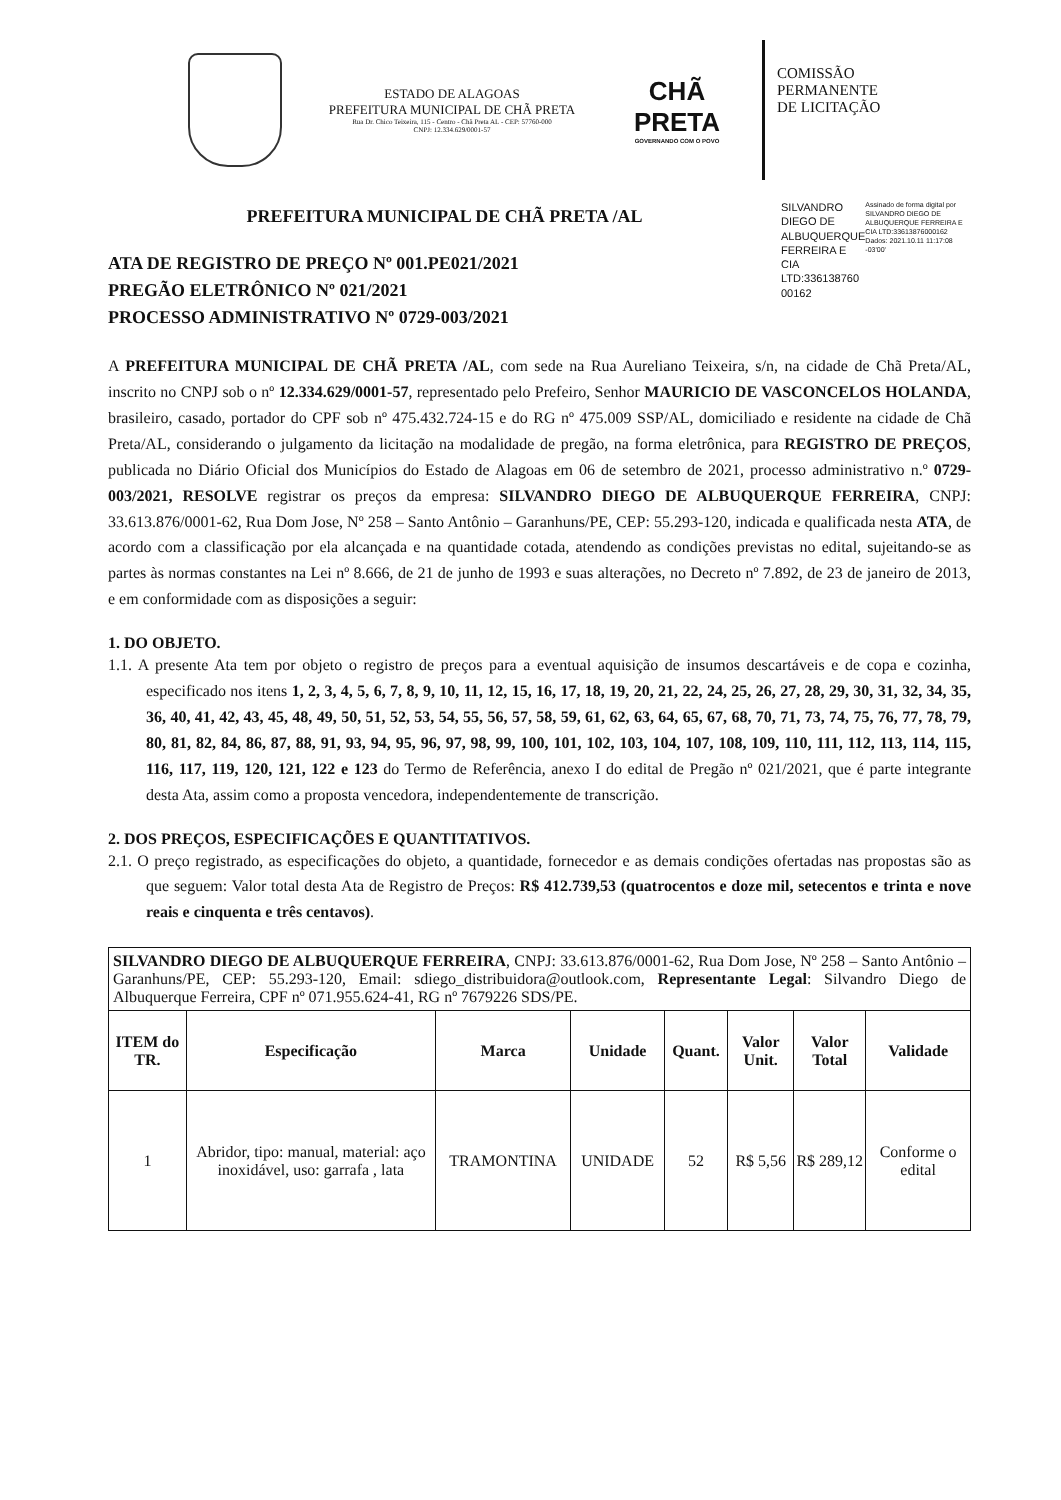ESTADO DE ALAGOAS
PREFEITURA MUNICIPAL DE CHÃ PRETA
Rua Dr. Chico Teixeira, 115 - Centro - Chã Preta AL - CEP: 57760-000
CNPJ: 12.334.629/0001-57
CHÃ PRETA
GOVERNANDO COM O POVO
COMISSÃO
PERMANENTE
DE LICITAÇÃO
PREFEITURA MUNICIPAL DE CHÃ PRETA /AL
SILVANDRO DIEGO DE ALBUQUERQUE FERREIRA E CIA LTD:336138760 00162
Assinado de forma digital por SILVANDRO DIEGO DE ALBUQUERQUE FERREIRA E CIA LTD:33613876000162 Dados: 2021.10.11 11:17:08 -03'00'
ATA DE REGISTRO DE PREÇO Nº 001.PE021/2021
PREGÃO ELETRÔNICO Nº 021/2021
PROCESSO ADMINISTRATIVO Nº 0729-003/2021
A PREFEITURA MUNICIPAL DE CHÃ PRETA /AL, com sede na Rua Aureliano Teixeira, s/n, na cidade de Chã Preta/AL, inscrito no CNPJ sob o nº 12.334.629/0001-57, representado pelo Prefeiro, Senhor MAURICIO DE VASCONCELOS HOLANDA, brasileiro, casado, portador do CPF sob nº 475.432.724-15 e do RG nº 475.009 SSP/AL, domiciliado e residente na cidade de Chã Preta/AL, considerando o julgamento da licitação na modalidade de pregão, na forma eletrônica, para REGISTRO DE PREÇOS, publicada no Diário Oficial dos Municípios do Estado de Alagoas em 06 de setembro de 2021, processo administrativo n.º 0729-003/2021, RESOLVE registrar os preços da empresa: SILVANDRO DIEGO DE ALBUQUERQUE FERREIRA, CNPJ: 33.613.876/0001-62, Rua Dom Jose, Nº 258 – Santo Antônio – Garanhuns/PE, CEP: 55.293-120, indicada e qualificada nesta ATA, de acordo com a classificação por ela alcançada e na quantidade cotada, atendendo as condições previstas no edital, sujeitando-se as partes às normas constantes na Lei nº 8.666, de 21 de junho de 1993 e suas alterações, no Decreto nº 7.892, de 23 de janeiro de 2013, e em conformidade com as disposições a seguir:
1. DO OBJETO.
1.1. A presente Ata tem por objeto o registro de preços para a eventual aquisição de insumos descartáveis e de copa e cozinha, especificado nos itens 1, 2, 3, 4, 5, 6, 7, 8, 9, 10, 11, 12, 15, 16, 17, 18, 19, 20, 21, 22, 24, 25, 26, 27, 28, 29, 30, 31, 32, 34, 35, 36, 40, 41, 42, 43, 45, 48, 49, 50, 51, 52, 53, 54, 55, 56, 57, 58, 59, 61, 62, 63, 64, 65, 67, 68, 70, 71, 73, 74, 75, 76, 77, 78, 79, 80, 81, 82, 84, 86, 87, 88, 91, 93, 94, 95, 96, 97, 98, 99, 100, 101, 102, 103, 104, 107, 108, 109, 110, 111, 112, 113, 114, 115, 116, 117, 119, 120, 121, 122 e 123 do Termo de Referência, anexo I do edital de Pregão nº 021/2021, que é parte integrante desta Ata, assim como a proposta vencedora, independentemente de transcrição.
2. DOS PREÇOS, ESPECIFICAÇÕES E QUANTITATIVOS.
2.1. O preço registrado, as especificações do objeto, a quantidade, fornecedor e as demais condições ofertadas nas propostas são as que seguem: Valor total desta Ata de Registro de Preços: R$ 412.739,53 (quatrocentos e doze mil, setecentos e trinta e nove reais e cinquenta e três centavos).
| SILVANDRO DIEGO DE ALBUQUERQUE FERREIRA , CNPJ: 33.613.876/0001-62, Rua Dom Jose, Nº 258 – Santo Antônio – Garanhuns/PE, CEP: 55.293-120, Email: sdiego_distribuidora@outlook.com, Representante Legal : Silvandro Diego de Albuquerque Ferreira, CPF nº 071.955.624-41, RG nº 7679226 SDS/PE. | | | | | | | |
| ITEM do TR. | Especificação | Marca | Unidade | Quant. | Valor Unit. | Valor Total | Validade |
| 1 | Abridor, tipo: manual, material: aço inoxidável, uso: garrafa , lata | TRAMONTINA | UNIDADE | 52 | R$ 5,56 | R$ 289,12 | Conforme o edital |